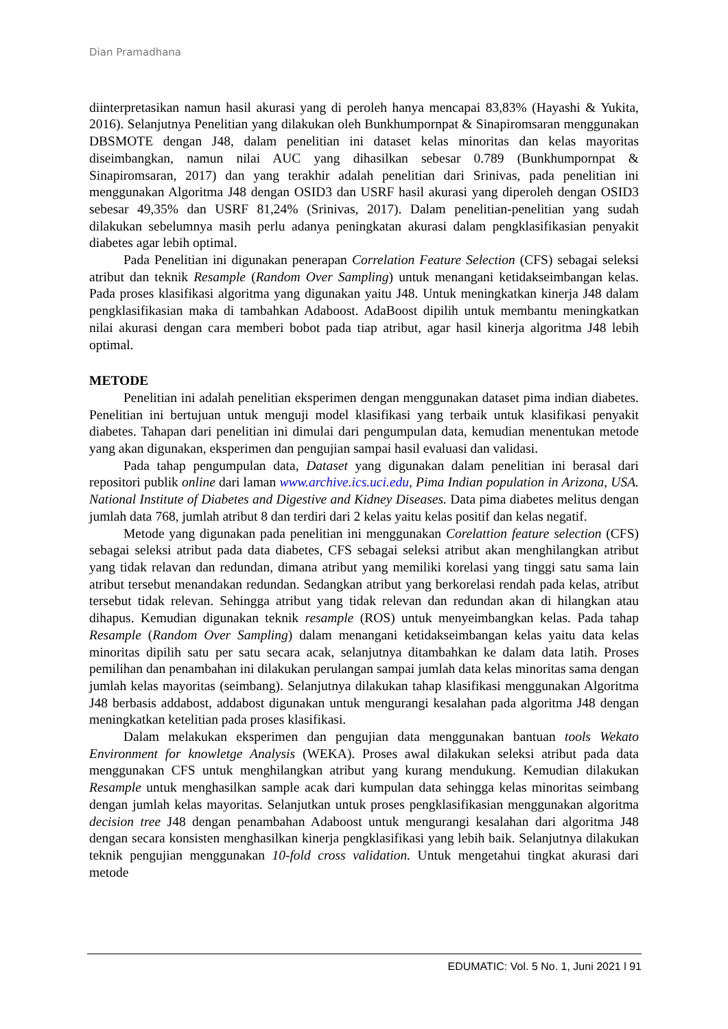Dian Pramadhana
diinterpretasikan namun hasil akurasi yang di peroleh hanya mencapai 83,83% (Hayashi & Yukita, 2016). Selanjutnya Penelitian yang dilakukan oleh Bunkhumpornpat & Sinapiromsaran menggunakan DBSMOTE dengan J48, dalam penelitian ini dataset kelas minoritas dan kelas mayoritas diseimbangkan, namun nilai AUC yang dihasilkan sebesar 0.789 (Bunkhumpornpat & Sinapiromsaran, 2017) dan yang terakhir adalah penelitian dari Srinivas, pada penelitian ini menggunakan Algoritma J48 dengan OSID3 dan USRF hasil akurasi yang diperoleh dengan OSID3 sebesar 49,35% dan USRF 81,24% (Srinivas, 2017). Dalam penelitian-penelitian yang sudah dilakukan sebelumnya masih perlu adanya peningkatan akurasi dalam pengklasifikasian penyakit diabetes agar lebih optimal.
Pada Penelitian ini digunakan penerapan Correlation Feature Selection (CFS) sebagai seleksi atribut dan teknik Resample (Random Over Sampling) untuk menangani ketidakseimbangan kelas. Pada proses klasifikasi algoritma yang digunakan yaitu J48. Untuk meningkatkan kinerja J48 dalam pengklasifikasian maka di tambahkan Adaboost. AdaBoost dipilih untuk membantu meningkatkan nilai akurasi dengan cara memberi bobot pada tiap atribut, agar hasil kinerja algoritma J48 lebih optimal.
METODE
Penelitian ini adalah penelitian eksperimen dengan menggunakan dataset pima indian diabetes. Penelitian ini bertujuan untuk menguji model klasifikasi yang terbaik untuk klasifikasi penyakit diabetes. Tahapan dari penelitian ini dimulai dari pengumpulan data, kemudian menentukan metode yang akan digunakan, eksperimen dan pengujian sampai hasil evaluasi dan validasi.
Pada tahap pengumpulan data, Dataset yang digunakan dalam penelitian ini berasal dari repositori publik online dari laman www.archive.ics.uci.edu, Pima Indian population in Arizona, USA. National Institute of Diabetes and Digestive and Kidney Diseases. Data pima diabetes melitus dengan jumlah data 768, jumlah atribut 8 dan terdiri dari 2 kelas yaitu kelas positif dan kelas negatif.
Metode yang digunakan pada penelitian ini menggunakan Corelattion feature selection (CFS) sebagai seleksi atribut pada data diabetes, CFS sebagai seleksi atribut akan menghilangkan atribut yang tidak relavan dan redundan, dimana atribut yang memiliki korelasi yang tinggi satu sama lain atribut tersebut menandakan redundan. Sedangkan atribut yang berkorelasi rendah pada kelas, atribut tersebut tidak relevan. Sehingga atribut yang tidak relevan dan redundan akan di hilangkan atau dihapus. Kemudian digunakan teknik resample (ROS) untuk menyeimbangkan kelas. Pada tahap Resample (Random Over Sampling) dalam menangani ketidakseimbangan kelas yaitu data kelas minoritas dipilih satu per satu secara acak, selanjutnya ditambahkan ke dalam data latih. Proses pemilihan dan penambahan ini dilakukan perulangan sampai jumlah data kelas minoritas sama dengan jumlah kelas mayoritas (seimbang). Selanjutnya dilakukan tahap klasifikasi menggunakan Algoritma J48 berbasis addabost, addabost digunakan untuk mengurangi kesalahan pada algoritma J48 dengan meningkatkan ketelitian pada proses klasifikasi.
Dalam melakukan eksperimen dan pengujian data menggunakan bantuan tools Wekato Environment for knowletge Analysis (WEKA). Proses awal dilakukan seleksi atribut pada data menggunakan CFS untuk menghilangkan atribut yang kurang mendukung. Kemudian dilakukan Resample untuk menghasilkan sample acak dari kumpulan data sehingga kelas minoritas seimbang dengan jumlah kelas mayoritas. Selanjutkan untuk proses pengklasifikasian menggunakan algoritma decision tree J48 dengan penambahan Adaboost untuk mengurangi kesalahan dari algoritma J48 dengan secara konsisten menghasilkan kinerja pengklasifikasi yang lebih baik. Selanjutnya dilakukan teknik pengujian menggunakan 10-fold cross validation. Untuk mengetahui tingkat akurasi dari metode
EDUMATIC: Vol. 5 No. 1, Juni 2021 l 91